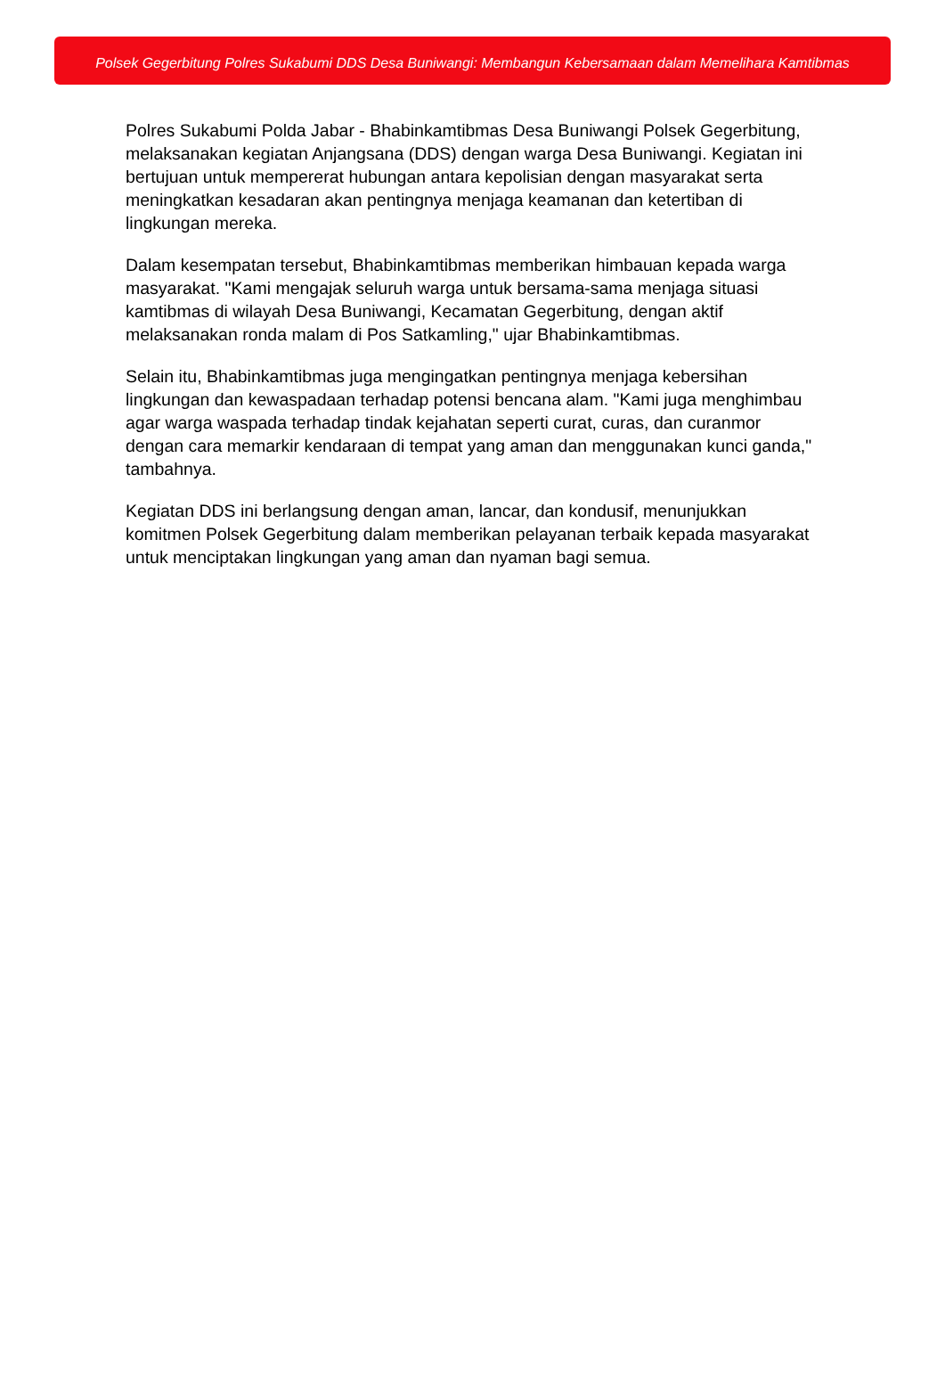Polsek Gegerbitung Polres Sukabumi DDS Desa Buniwangi: Membangun Kebersamaan dalam Memelihara Kamtibmas
Polres Sukabumi Polda Jabar - Bhabinkamtibmas Desa Buniwangi Polsek Gegerbitung, melaksanakan kegiatan Anjangsana (DDS) dengan warga Desa Buniwangi. Kegiatan ini bertujuan untuk mempererat hubungan antara kepolisian dengan masyarakat serta meningkatkan kesadaran akan pentingnya menjaga keamanan dan ketertiban di lingkungan mereka.
Dalam kesempatan tersebut, Bhabinkamtibmas memberikan himbauan kepada warga masyarakat. "Kami mengajak seluruh warga untuk bersama-sama menjaga situasi kamtibmas di wilayah Desa Buniwangi, Kecamatan Gegerbitung, dengan aktif melaksanakan ronda malam di Pos Satkamling," ujar Bhabinkamtibmas.
Selain itu, Bhabinkamtibmas juga mengingatkan pentingnya menjaga kebersihan lingkungan dan kewaspadaan terhadap potensi bencana alam. "Kami juga menghimbau agar warga waspada terhadap tindak kejahatan seperti curat, curas, dan curanmor dengan cara memarkir kendaraan di tempat yang aman dan menggunakan kunci ganda," tambahnya.
Kegiatan DDS ini berlangsung dengan aman, lancar, dan kondusif, menunjukkan komitmen Polsek Gegerbitung dalam memberikan pelayanan terbaik kepada masyarakat untuk menciptakan lingkungan yang aman dan nyaman bagi semua.